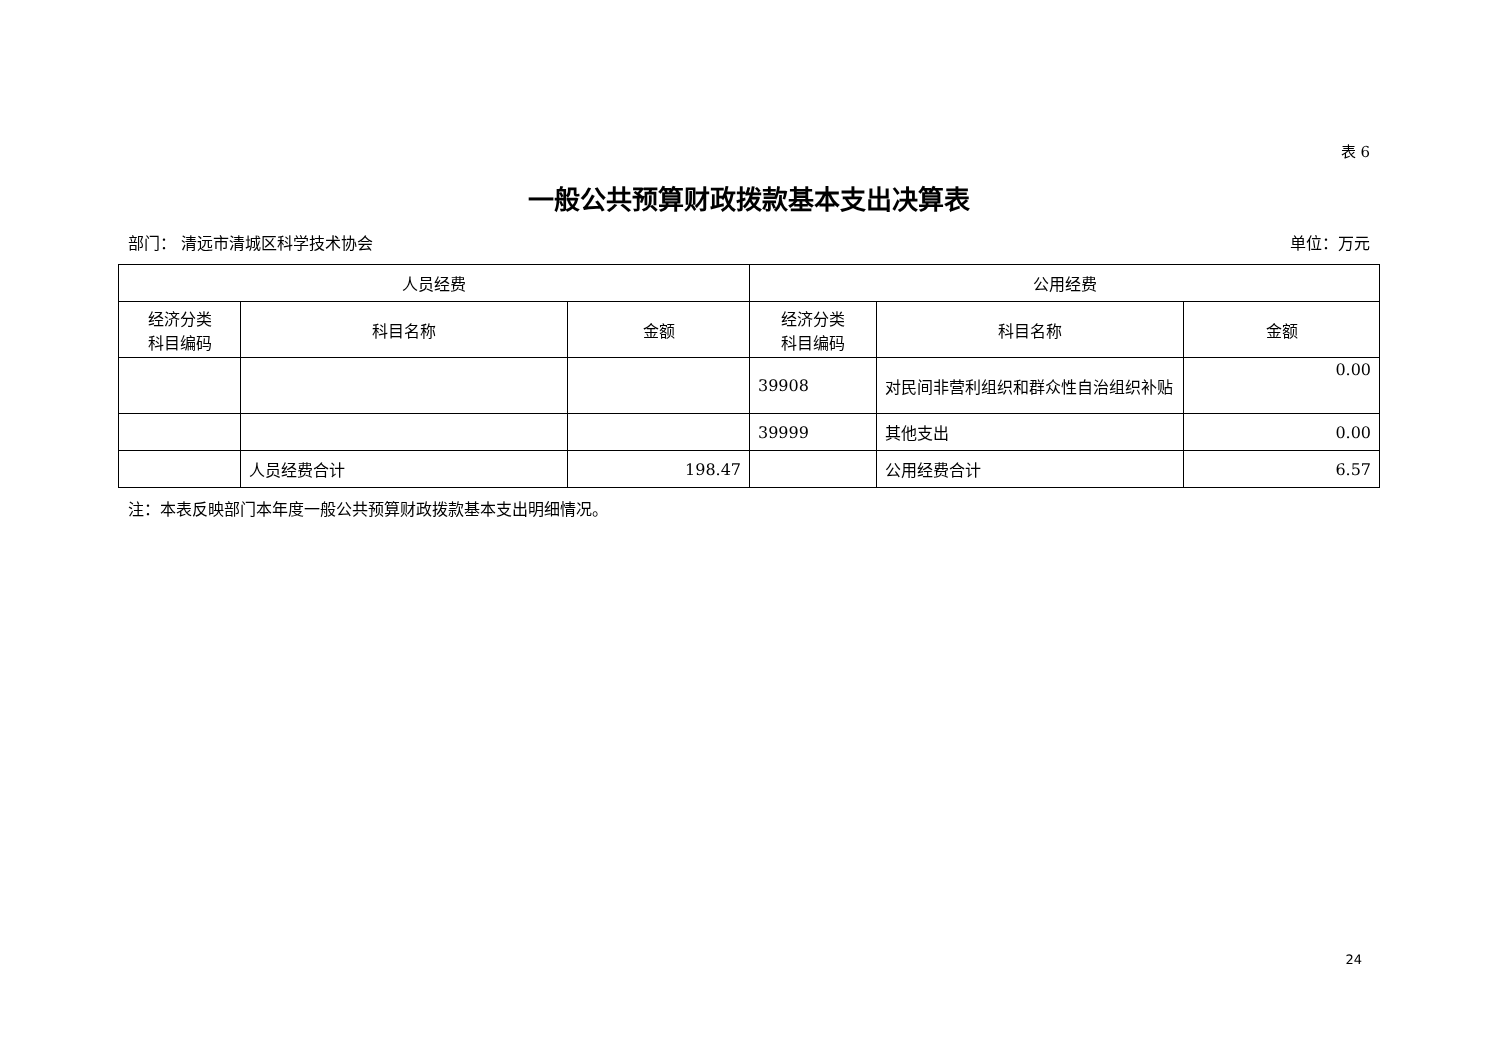表 6
一般公共预算财政拨款基本支出决算表
部门： 清远市清城区科学技术协会 单位：万元
| 人员经费 | | | 公用经费 | | |
| --- | --- | --- | --- | --- | --- |
| 经济分类 科目编码 | 科目名称 | 金额 | 经济分类 科目编码 | 科目名称 | 金额 |
| | | | 39908 | 对民间非营利组织和群众性自治组织补贴 | 0.00 |
| | | | 39999 | 其他支出 | 0.00 |
| | 人员经费合计 | 198.47 | | 公用经费合计 | 6.57 |
注：本表反映部门本年度一般公共预算财政拨款基本支出明细情况。
24